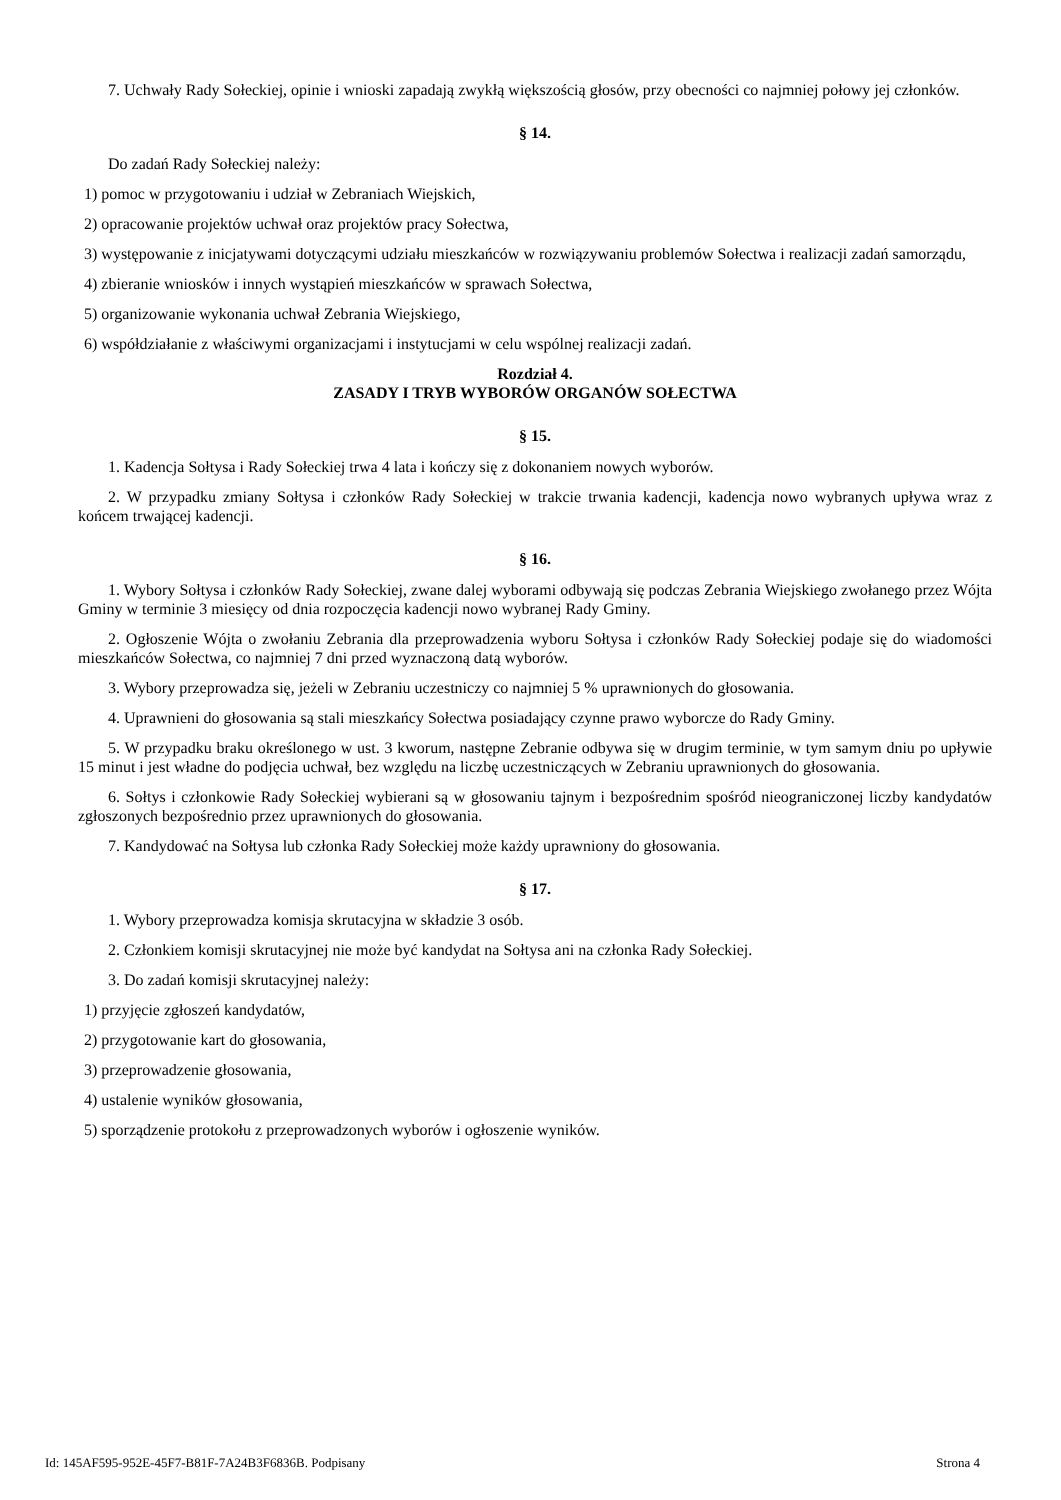7. Uchwały Rady Sołeckiej, opinie i wnioski zapadają zwykłą większością głosów, przy obecności co najmniej połowy jej członków.
§ 14.
Do zadań Rady Sołeckiej należy:
1) pomoc w przygotowaniu i udział w Zebraniach Wiejskich,
2) opracowanie projektów uchwał oraz projektów pracy Sołectwa,
3) występowanie z inicjatywami dotyczącymi udziału mieszkańców w rozwiązywaniu problemów Sołectwa i realizacji zadań samorządu,
4) zbieranie wniosków i innych wystąpień mieszkańców w sprawach Sołectwa,
5) organizowanie wykonania uchwał Zebrania Wiejskiego,
6) współdziałanie z właściwymi organizacjami i instytucjami w celu wspólnej realizacji zadań.
Rozdział 4.
ZASADY I TRYB WYBORÓW ORGANÓW SOŁECTWA
§ 15.
1. Kadencja Sołtysa i Rady Sołeckiej trwa 4 lata i kończy się z dokonaniem nowych wyborów.
2. W przypadku zmiany Sołtysa i członków Rady Sołeckiej w trakcie trwania kadencji, kadencja nowo wybranych upływa wraz z końcem trwającej kadencji.
§ 16.
1. Wybory Sołtysa i członków Rady Sołeckiej, zwane dalej wyborami odbywają się podczas Zebrania Wiejskiego zwołanego przez Wójta Gminy w terminie 3 miesięcy od dnia rozpoczęcia kadencji nowo wybranej Rady Gminy.
2. Ogłoszenie Wójta o zwołaniu Zebrania dla przeprowadzenia wyboru Sołtysa i członków Rady Sołeckiej podaje się do wiadomości mieszkańców Sołectwa, co najmniej 7 dni przed wyznaczoną datą wyborów.
3. Wybory przeprowadza się, jeżeli w Zebraniu uczestniczy co najmniej 5 % uprawnionych do głosowania.
4. Uprawnieni do głosowania są stali mieszkańcy Sołectwa posiadający czynne prawo wyborcze do Rady Gminy.
5. W przypadku braku określonego w ust. 3 kworum, następne Zebranie odbywa się w drugim terminie, w tym samym dniu po upływie 15 minut i jest władne do podjęcia uchwał, bez względu na liczbę uczestniczących w Zebraniu uprawnionych do głosowania.
6. Sołtys i członkowie Rady Sołeckiej wybierani są w głosowaniu tajnym i bezpośrednim spośród nieograniczonej liczby kandydatów zgłoszonych bezpośrednio przez uprawnionych do głosowania.
7. Kandydować na Sołtysa lub członka Rady Sołeckiej może każdy uprawniony do głosowania.
§ 17.
1. Wybory przeprowadza komisja skrutacyjna w składzie 3 osób.
2. Członkiem komisji skrutacyjnej nie może być kandydat na Sołtysa ani na członka Rady Sołeckiej.
3. Do zadań komisji skrutacyjnej należy:
1) przyjęcie zgłoszeń kandydatów,
2) przygotowanie kart do głosowania,
3) przeprowadzenie głosowania,
4) ustalenie wyników głosowania,
5) sporządzenie protokołu z przeprowadzonych wyborów i ogłoszenie wyników.
Id: 145AF595-952E-45F7-B81F-7A24B3F6836B. Podpisany Strona 4